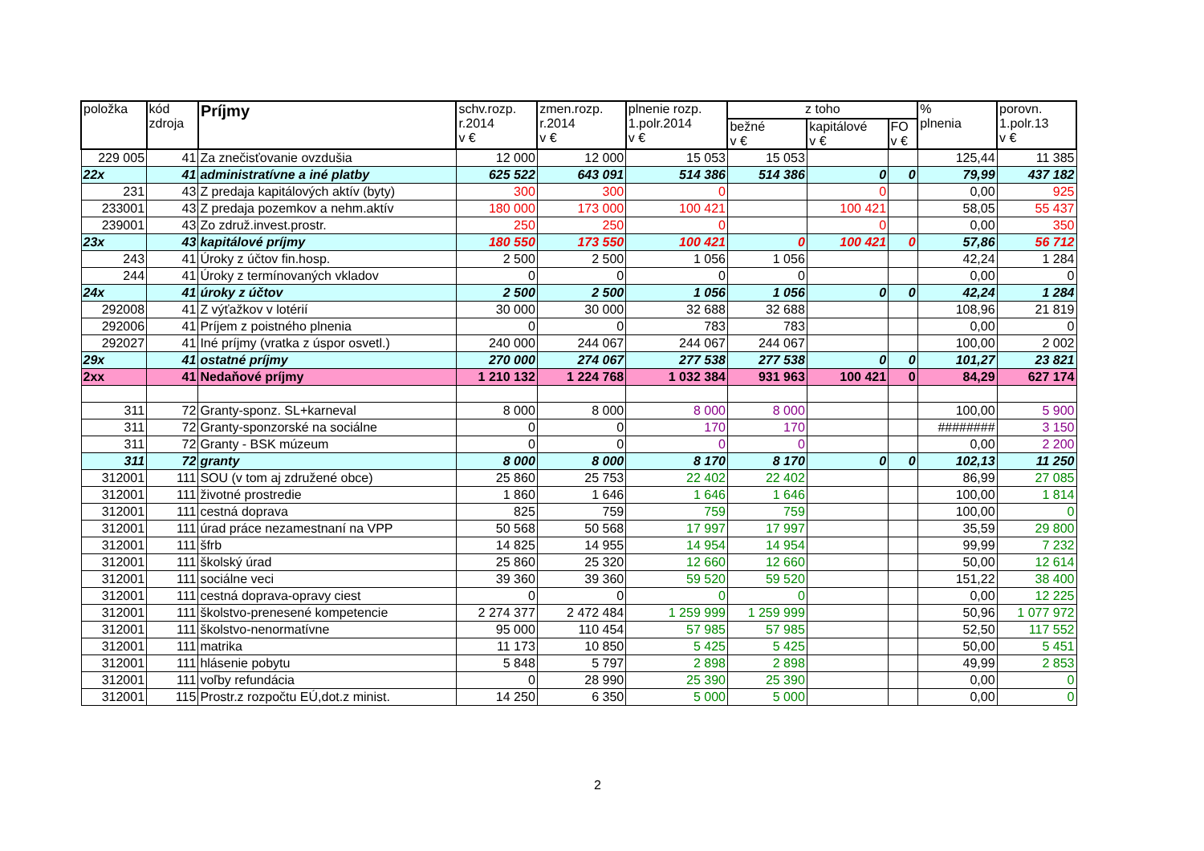| položka | kód zdroja | Príjmy | schv.rozp. r.2014 v € | zmen.rozp. r.2014 v € | plnenie rozp. 1.polr.2014 v € | z toho | | | % plnenia | porovn. 1.polr.13 v € |
| --- | --- | --- | --- | --- | --- | --- | --- | --- | --- | --- |
| | | | | | | bežné v € | kapitálové v € | FO v € | | |
| 229 005 | 41 | Za znečisťovanie ovzdušia | 12 000 | 12 000 | 15 053 | 15 053 | | | 125,44 | 11 385 |
| 22x | 41 | administratívne a iné platby | 625 522 | 643 091 | 514 386 | 514 386 | 0 | 0 | 79,99 | 437 182 |
| 231 | 43 | Z predaja kapitálových aktív (byty) | 300 | 300 | 0 | | 0 | | 0,00 | 925 |
| 233001 | 43 | Z predaja pozemkov a nehm.aktív | 180 000 | 173 000 | 100 421 | | 100 421 | | 58,05 | 55 437 |
| 239001 | 43 | Zo združ.invest.prostr. | 250 | 250 | 0 | | 0 | | 0,00 | 350 |
| 23x | 43 | kapitálové príjmy | 180 550 | 173 550 | 100 421 | 0 | 100 421 | 0 | 57,86 | 56 712 |
| 243 | 41 | Úroky z účtov fin.hosp. | 2 500 | 2 500 | 1 056 | 1 056 | | | 42,24 | 1 284 |
| 244 | 41 | Úroky z termínovaných vkladov | 0 | 0 | 0 | 0 | | | 0,00 | 0 |
| 24x | 41 | úroky z účtov | 2 500 | 2 500 | 1 056 | 1 056 | 0 | 0 | 42,24 | 1 284 |
| 292008 | 41 | Z výťažkov v lotérií | 30 000 | 30 000 | 32 688 | 32 688 | | | 108,96 | 21 819 |
| 292006 | 41 | Príjem z poistného plnenia | 0 | 0 | 783 | 783 | | | 0,00 | 0 |
| 292027 | 41 | Iné príjmy (vratka z úspor osvetl.) | 240 000 | 244 067 | 244 067 | 244 067 | | | 100,00 | 2 002 |
| 29x | 41 | ostatné príjmy | 270 000 | 274 067 | 277 538 | 277 538 | 0 | 0 | 101,27 | 23 821 |
| 2xx | 41 | Nedaňové príjmy | 1 210 132 | 1 224 768 | 1 032 384 | 931 963 | 100 421 | 0 | 84,29 | 627 174 |
| 311 | 72 | Granty-sponz. SL+karneval | 8 000 | 8 000 | 8 000 | 8 000 | | | 100,00 | 5 900 |
| 311 | 72 | Granty-sponzorské na sociálne | 0 | 0 | 170 | 170 | | | ######## | 3 150 |
| 311 | 72 | Granty - BSK múzeum | 0 | 0 | 0 | 0 | | | 0,00 | 2 200 |
| 311 | 72 | granty | 8 000 | 8 000 | 8 170 | 8 170 | 0 | 0 | 102,13 | 11 250 |
| 312001 | 111 | SOU (v tom aj združené obce) | 25 860 | 25 753 | 22 402 | 22 402 | | | 86,99 | 27 085 |
| 312001 | 111 | životné prostredie | 1 860 | 1 646 | 1 646 | 1 646 | | | 100,00 | 1 814 |
| 312001 | 111 | cestná doprava | 825 | 759 | 759 | 759 | | | 100,00 | 0 |
| 312001 | 111 | úrad práce nezamestnaní na VPP | 50 568 | 50 568 | 17 997 | 17 997 | | | 35,59 | 29 800 |
| 312001 | 111 | šfrb | 14 825 | 14 955 | 14 954 | 14 954 | | | 99,99 | 7 232 |
| 312001 | 111 | školský úrad | 25 860 | 25 320 | 12 660 | 12 660 | | | 50,00 | 12 614 |
| 312001 | 111 | sociálne veci | 39 360 | 39 360 | 59 520 | 59 520 | | | 151,22 | 38 400 |
| 312001 | 111 | cestná doprava-opravy ciest | 0 | 0 | 0 | 0 | | | 0,00 | 12 225 |
| 312001 | 111 | školstvo-prenesené kompetencie | 2 274 377 | 2 472 484 | 1 259 999 | 1 259 999 | | | 50,96 | 1 077 972 |
| 312001 | 111 | školstvo-nenormatívne | 95 000 | 110 454 | 57 985 | 57 985 | | | 52,50 | 117 552 |
| 312001 | 111 | matrika | 11 173 | 10 850 | 5 425 | 5 425 | | | 50,00 | 5 451 |
| 312001 | 111 | hlásenie pobytu | 5 848 | 5 797 | 2 898 | 2 898 | | | 49,99 | 2 853 |
| 312001 | 111 | voľby refundácia | 0 | 28 990 | 25 390 | 25 390 | | | 0,00 | 0 |
| 312001 | 115 | Prostr.z rozpočtu EÚ,dot.z minist. | 14 250 | 6 350 | 5 000 | 5 000 | | | 0,00 | 0 |
2